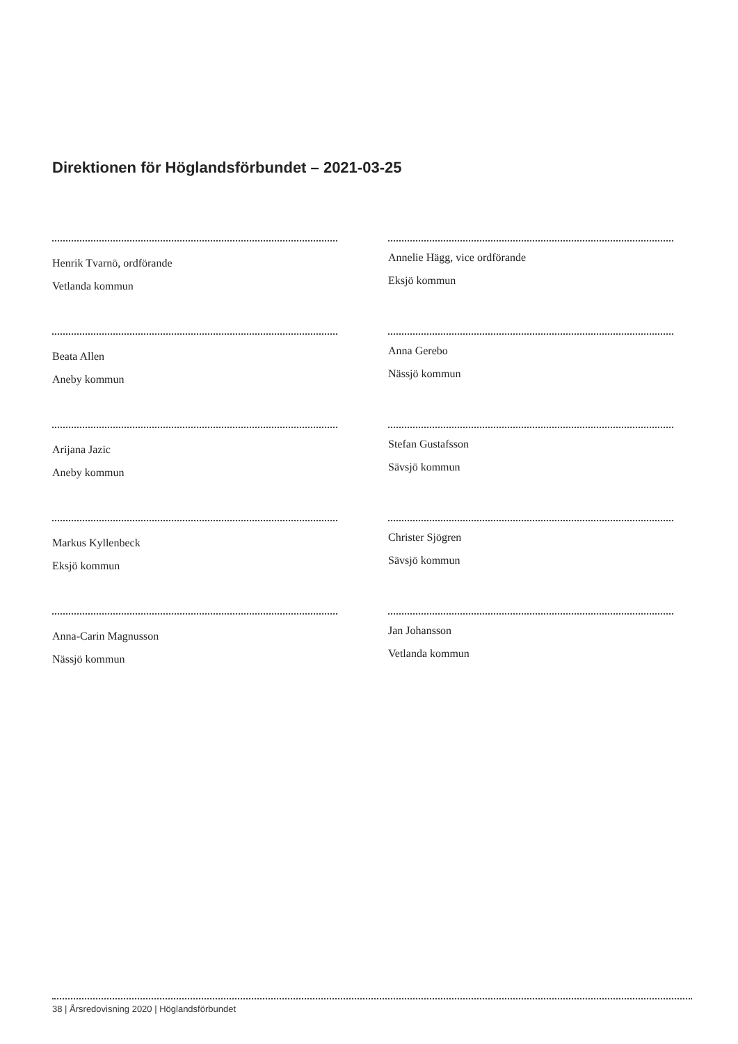Direktionen för Höglandsförbundet – 2021-03-25
Henrik Tvarnö, ordförande
Vetlanda kommun
Beata Allen
Aneby kommun
Arijana Jazic
Aneby kommun
Markus Kyllenbeck
Eksjö kommun
Anna-Carin Magnusson
Nässjö kommun
Annelie Hägg, vice ordförande
Eksjö kommun
Anna Gerebo
Nässjö kommun
Stefan Gustafsson
Sävsjö kommun
Christer Sjögren
Sävsjö kommun
Jan Johansson
Vetlanda kommun
38 | Årsredovisning 2020 | Höglandsförbundet